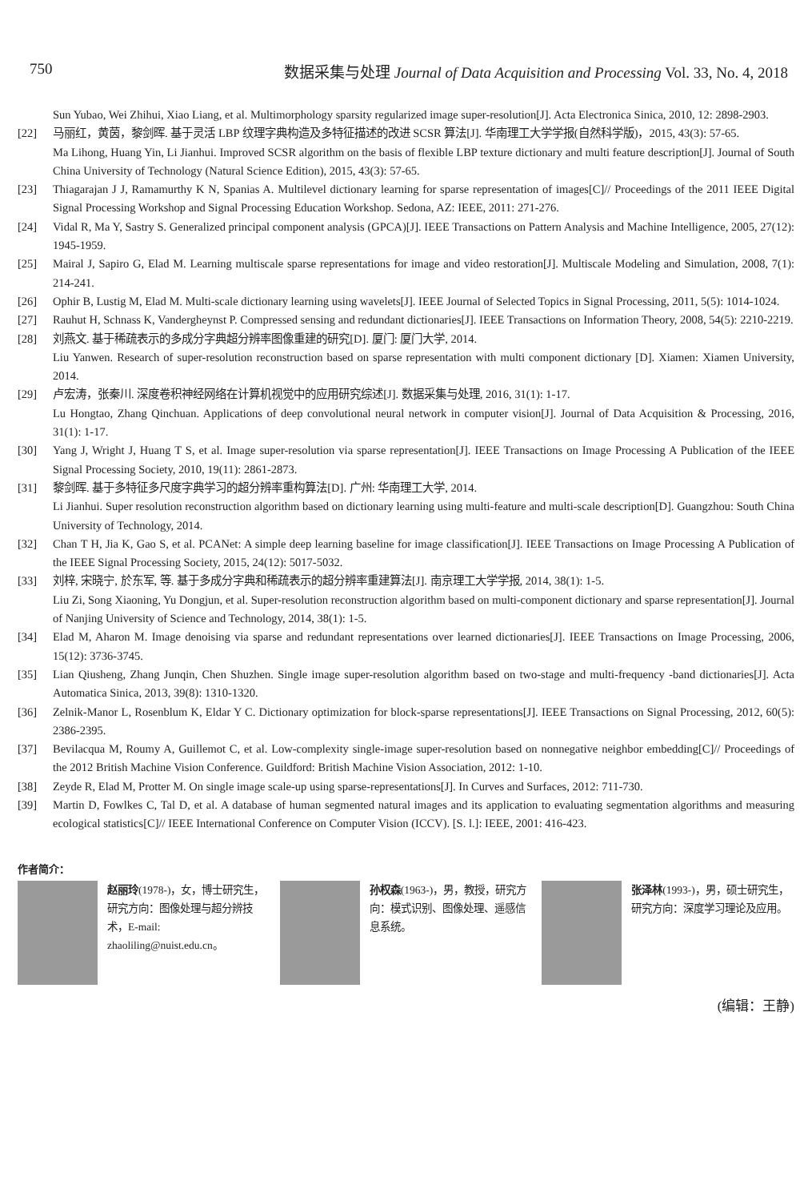750 数据采集与处理 Journal of Data Acquisition and Processing Vol. 33, No. 4, 2018
Sun Yubao, Wei Zhihui, Xiao Liang, et al. Multimorphology sparsity regularized image super-resolution[J]. Acta Electronica Sinica, 2010, 12: 2898-2903.
[22] 马丽红，黄茵，黎剑晖. 基于灵活 LBP 纹理字典构造及多特征描述的改进 SCSR 算法[J]. 华南理工大学学报(自然科学版)，2015, 43(3): 57-65.
Ma Lihong, Huang Yin, Li Jianhui. Improved SCSR algorithm on the basis of flexible LBP texture dictionary and multi feature description[J]. Journal of South China University of Technology (Natural Science Edition), 2015, 43(3): 57-65.
[23] Thiagarajan J J, Ramamurthy K N, Spanias A. Multilevel dictionary learning for sparse representation of images[C]// Proceedings of the 2011 IEEE Digital Signal Processing Workshop and Signal Processing Education Workshop. Sedona, AZ: IEEE, 2011: 271-276.
[24] Vidal R, Ma Y, Sastry S. Generalized principal component analysis (GPCA)[J]. IEEE Transactions on Pattern Analysis and Machine Intelligence, 2005, 27(12): 1945-1959.
[25] Mairal J, Sapiro G, Elad M. Learning multiscale sparse representations for image and video restoration[J]. Multiscale Modeling and Simulation, 2008, 7(1): 214-241.
[26] Ophir B, Lustig M, Elad M. Multi-scale dictionary learning using wavelets[J]. IEEE Journal of Selected Topics in Signal Processing, 2011, 5(5): 1014-1024.
[27] Rauhut H, Schnass K, Vandergheynst P. Compressed sensing and redundant dictionaries[J]. IEEE Transactions on Information Theory, 2008, 54(5): 2210-2219.
[28] 刘燕文. 基于稀疏表示的多成分字典超分辨率图像重建的研究[D]. 厦门: 厦门大学, 2014.
Liu Yanwen. Research of super-resolution reconstruction based on sparse representation with multi component dictionary [D]. Xiamen: Xiamen University, 2014.
[29] 卢宏涛，张秦川. 深度卷积神经网络在计算机视觉中的应用研究综述[J]. 数据采集与处理, 2016, 31(1): 1-17.
Lu Hongtao, Zhang Qinchuan. Applications of deep convolutional neural network in computer vision[J]. Journal of Data Acquisition & Processing, 2016, 31(1): 1-17.
[30] Yang J, Wright J, Huang T S, et al. Image super-resolution via sparse representation[J]. IEEE Transactions on Image Processing A Publication of the IEEE Signal Processing Society, 2010, 19(11): 2861-2873.
[31] 黎剑晖. 基于多特征多尺度字典学习的超分辨率重构算法[D]. 广州: 华南理工大学, 2014.
Li Jianhui. Super resolution reconstruction algorithm based on dictionary learning using multi-feature and multi-scale description[D]. Guangzhou: South China University of Technology, 2014.
[32] Chan T H, Jia K, Gao S, et al. PCANet: A simple deep learning baseline for image classification[J]. IEEE Transactions on Image Processing A Publication of the IEEE Signal Processing Society, 2015, 24(12): 5017-5032.
[33] 刘梓, 宋晓宁, 於东军, 等. 基于多成分字典和稀疏表示的超分辨率重建算法[J]. 南京理工大学学报, 2014, 38(1): 1-5.
Liu Zi, Song Xiaoning, Yu Dongjun, et al. Super-resolution reconstruction algorithm based on multi-component dictionary and sparse representation[J]. Journal of Nanjing University of Science and Technology, 2014, 38(1): 1-5.
[34] Elad M, Aharon M. Image denoising via sparse and redundant representations over learned dictionaries[J]. IEEE Transactions on Image Processing, 2006, 15(12): 3736-3745.
[35] Lian Qiusheng, Zhang Junqin, Chen Shuzhen. Single image super-resolution algorithm based on two-stage and multi-frequency -band dictionaries[J]. Acta Automatica Sinica, 2013, 39(8): 1310-1320.
[36] Zelnik-Manor L, Rosenblum K, Eldar Y C. Dictionary optimization for block-sparse representations[J]. IEEE Transactions on Signal Processing, 2012, 60(5): 2386-2395.
[37] Bevilacqua M, Roumy A, Guillemot C, et al. Low-complexity single-image super-resolution based on nonnegative neighbor embedding[C]// Proceedings of the 2012 British Machine Vision Conference. Guildford: British Machine Vision Association, 2012: 1-10.
[38] Zeyde R, Elad M, Protter M. On single image scale-up using sparse-representations[J]. In Curves and Surfaces, 2012: 711-730.
[39] Martin D, Fowlkes C, Tal D, et al. A database of human segmented natural images and its application to evaluating segmentation algorithms and measuring ecological statistics[C]// IEEE International Conference on Computer Vision (ICCV). [S. l.]: IEEE, 2001: 416-423.
作者简介：
赵丽玲(1978-)，女，博士研究生，研究方向：图像处理与超分辨技术，E-mail: zhaoliling@nuist.edu.cn。
孙权森(1963-)，男，教授，研究方向：模式识别、图像处理、遥感信息系统。
张泽林(1993-)，男，硕士研究生，研究方向：深度学习理论及应用。
(编辑：王静)